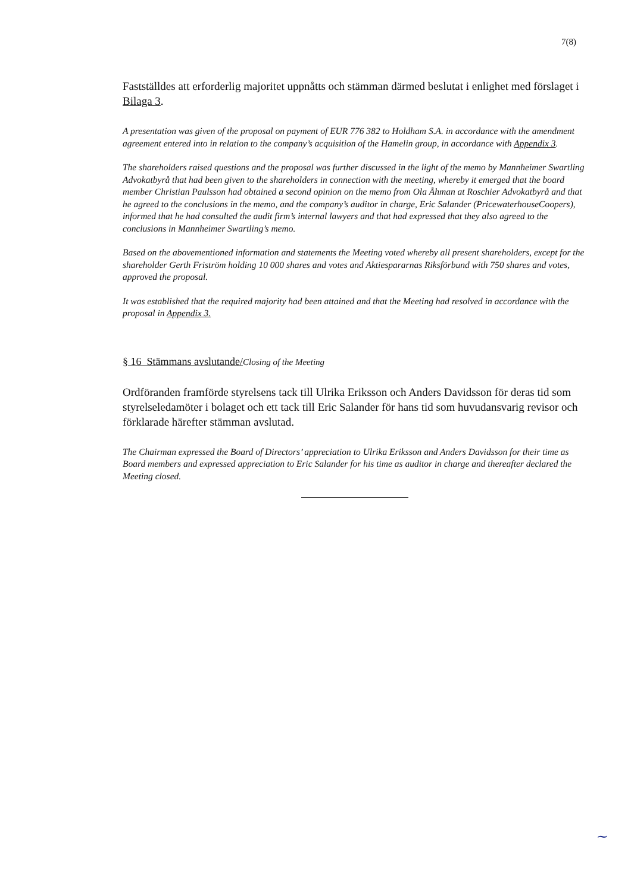7(8)
Fastställdes att erforderlig majoritet uppnåtts och stämman därmed beslutat i enlighet med förslaget i Bilaga 3.
A presentation was given of the proposal on payment of EUR 776 382 to Holdham S.A. in accordance with the amendment agreement entered into in relation to the company’s acquisition of the Hamelin group, in accordance with Appendix 3.
The shareholders raised questions and the proposal was further discussed in the light of the memo by Mannheimer Swartling Advokatbyrå that had been given to the shareholders in connection with the meeting, whereby it emerged that the board member Christian Paulsson had obtained a second opinion on the memo from Ola Åhman at Roschier Advokatbyrå and that he agreed to the conclusions in the memo, and the company’s auditor in charge, Eric Salander (PricewaterhouseCoopers), informed that he had consulted the audit firm’s internal lawyers and that had expressed that they also agreed to the conclusions in Mannheimer Swartling’s memo.
Based on the abovementioned information and statements the Meeting voted whereby all present shareholders, except for the shareholder Gerth Friström holding 10 000 shares and votes and Aktiespararnas Riksförbund with 750 shares and votes, approved the proposal.
It was established that the required majority had been attained and that the Meeting had resolved in accordance with the proposal in Appendix 3.
§ 16 Stämmans avslutande/Closing of the Meeting
Ordföranden framförde styrelsens tack till Ulrika Eriksson och Anders Davidsson för deras tid som styrelseledamöter i bolaget och ett tack till Eric Salander för hans tid som huvudansvarig revisor och förklarade härefter stämman avslutad.
The Chairman expressed the Board of Directors’ appreciation to Ulrika Eriksson and Anders Davidsson for their time as Board members and expressed appreciation to Eric Salander for his time as auditor in charge and thereafter declared the Meeting closed.
~